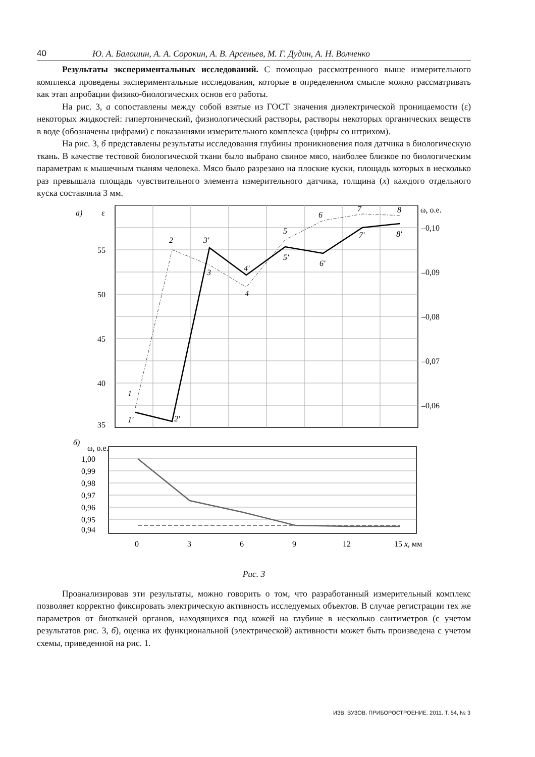40 Ю. А. Балошин, А. А. Сорокин, А. В. Арсеньев, М. Г. Дудин, А. Н. Волченко
Результаты экспериментальных исследований. С помощью рассмотренного выше измерительного комплекса проведены экспериментальные исследования, которые в определенном смысле можно рассматривать как этап апробации физико-биологических основ его работы.
На рис. 3, а сопоставлены между собой взятые из ГОСТ значения диэлектрической проницаемости (ε) некоторых жидкостей: гипертонический, физиологический растворы, растворы некоторых органических веществ в воде (обозначены цифрами) с показаниями измерительного комплекса (цифры со штрихом).
На рис. 3, б представлены результаты исследования глубины проникновения поля датчика в биологическую ткань. В качестве тестовой биологической ткани было выбрано свиное мясо, наиболее близкое по биологическим параметрам к мышечным тканям человека. Мясо было разрезано на плоские куски, площадь которых в несколько раз превышала площадь чувствительного элемента измерительного датчика, толщина (x) каждого отдельного куска составляла 3 мм.
а)
ε
ω, о.е.
55
50
45
40
35
–0,10
–0,09
–0,08
–0,07
–0,06
1
1′
2
2′
3
3′
4
4′
5
5′
6
6′
7
7′
8
8′
б)
ω, о.е.
1,00
0,99
0,98
0,97
0,96
0,95
0,94
0
3
6
9
12
15 x, мм
Рис. 3
Проанализировав эти результаты, можно говорить о том, что разработанный измерительный комплекс позволяет корректно фиксировать электрическую активность исследуемых объектов. В случае регистрации тех же параметров от биотканей органов, находящихся под кожей на глубине в несколько сантиметров (с учетом результатов рис. 3, б), оценка их функциональной (электрической) активности может быть произведена с учетом схемы, приведенной на рис. 1.
ИЗВ. ВУЗОВ. ПРИБОРОСТРОЕНИЕ. 2011. Т. 54, № 3